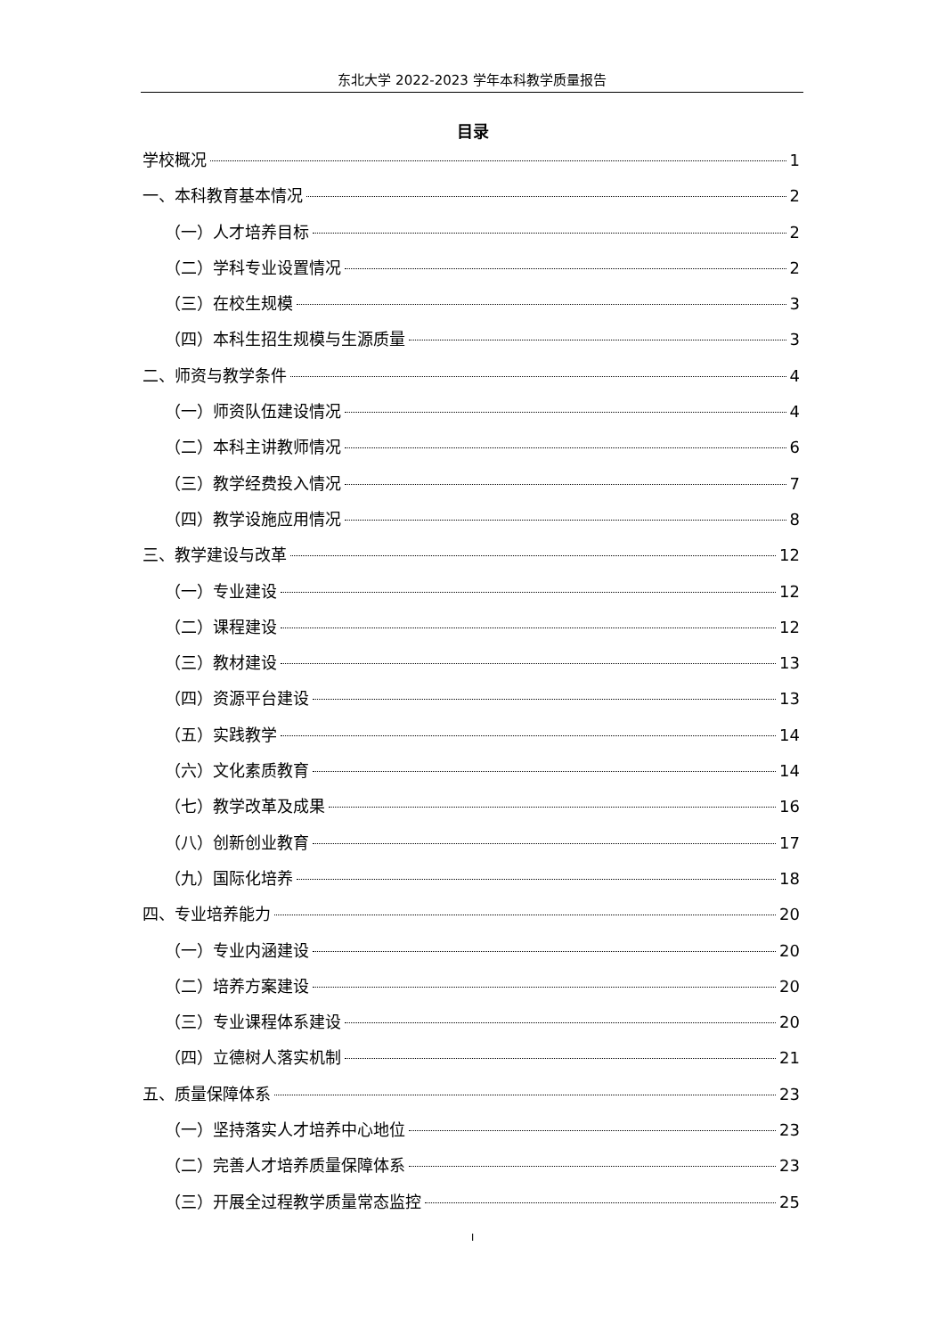东北大学 2022-2023 学年本科教学质量报告
目录
学校概况 1
一、本科教育基本情况 2
（一）人才培养目标 2
（二）学科专业设置情况 2
（三）在校生规模 3
（四）本科生招生规模与生源质量 3
二、师资与教学条件 4
（一）师资队伍建设情况 4
（二）本科主讲教师情况 6
（三）教学经费投入情况 7
（四）教学设施应用情况 8
三、教学建设与改革 12
（一）专业建设 12
（二）课程建设 12
（三）教材建设 13
（四）资源平台建设 13
（五）实践教学 14
（六）文化素质教育 14
（七）教学改革及成果 16
（八）创新创业教育 17
（九）国际化培养 18
四、专业培养能力 20
（一）专业内涵建设 20
（二）培养方案建设 20
（三）专业课程体系建设 20
（四）立德树人落实机制 21
五、质量保障体系 23
（一）坚持落实人才培养中心地位 23
（二）完善人才培养质量保障体系 23
（三）开展全过程教学质量常态监控 25
I